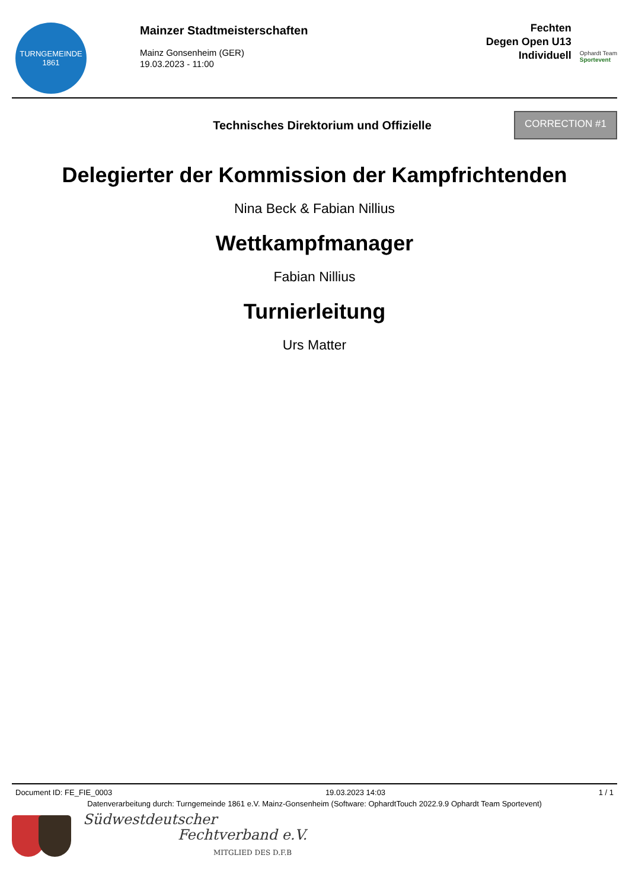TURNGEMEINDE
1861
Mainzer Stadtmeisterschaften
Mainz Gonsenheim (GER)
19.03.2023 - 11:00
Fechten
Degen Open U13
Individuell
Ophardt Team
Sportevent
Technisches Direktorium und Offizielle
CORRECTION #1
Delegierter der Kommission der Kampfrichtenden
Nina Beck & Fabian Nillius
Wettkampfmanager
Fabian Nillius
Turnierleitung
Urs Matter
Document ID: FE_FIE_0003 19.03.2023 14:03 1 / 1
Datenverarbeitung durch: Turngemeinde 1861 e.V. Mainz-Gonsenheim (Software: OphardtTouch 2022.9.9 Ophardt Team Sportevent)
Südwestdeutscher
Fechtverband e.V.
MITGLIED DES D.F.B